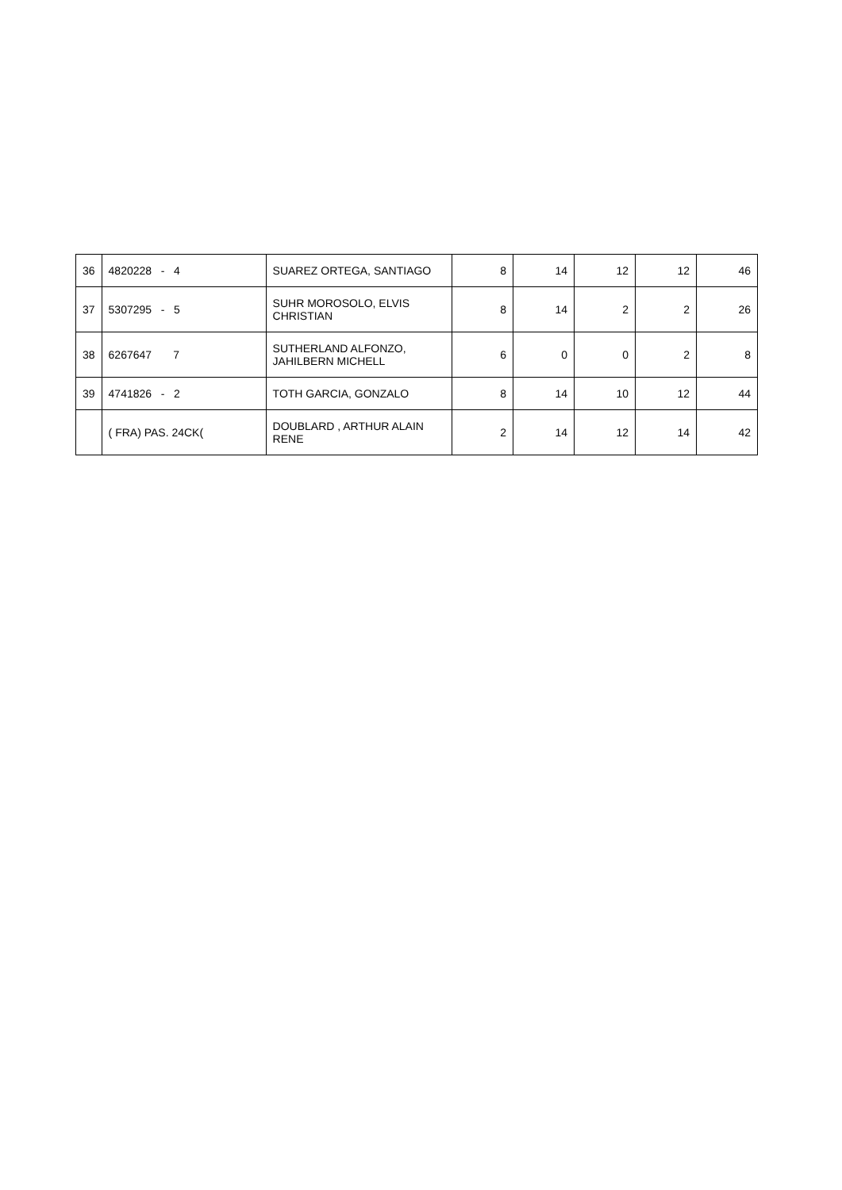| 36 | 4820228 - 4 | SUAREZ ORTEGA, SANTIAGO | 8 | 14 | 12 | 12 | 46 |
| 37 | 5307295 - 5 | SUHR MOROSOLO, ELVIS CHRISTIAN | 8 | 14 | 2 | 2 | 26 |
| 38 | 6267647 7 | SUTHERLAND ALFONZO, JAHILBERN MICHELL | 6 | 0 | 0 | 2 | 8 |
| 39 | 4741826 - 2 | TOTH GARCIA, GONZALO | 8 | 14 | 10 | 12 | 44 |
| | ( FRA) PAS. 24CK( | DOUBLARD , ARTHUR ALAIN RENE | 2 | 14 | 12 | 14 | 42 |